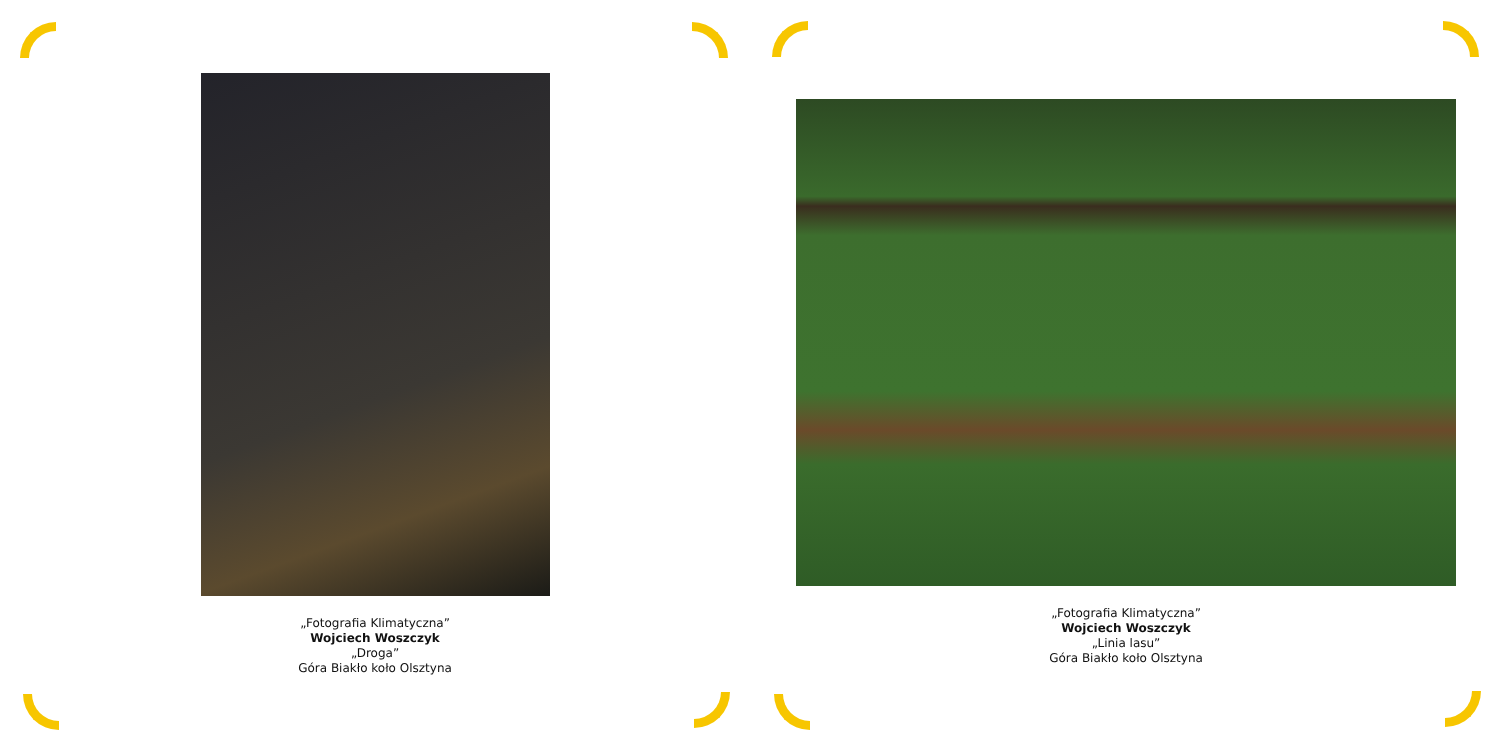„Fotografia Klimatyczna”
Wojciech Woszczyk
„Droga”
Góra Biakło koło Olsztyna
„Fotografia Klimatyczna”
Wojciech Woszczyk
„Linia lasu”
Góra Biakło koło Olsztyna